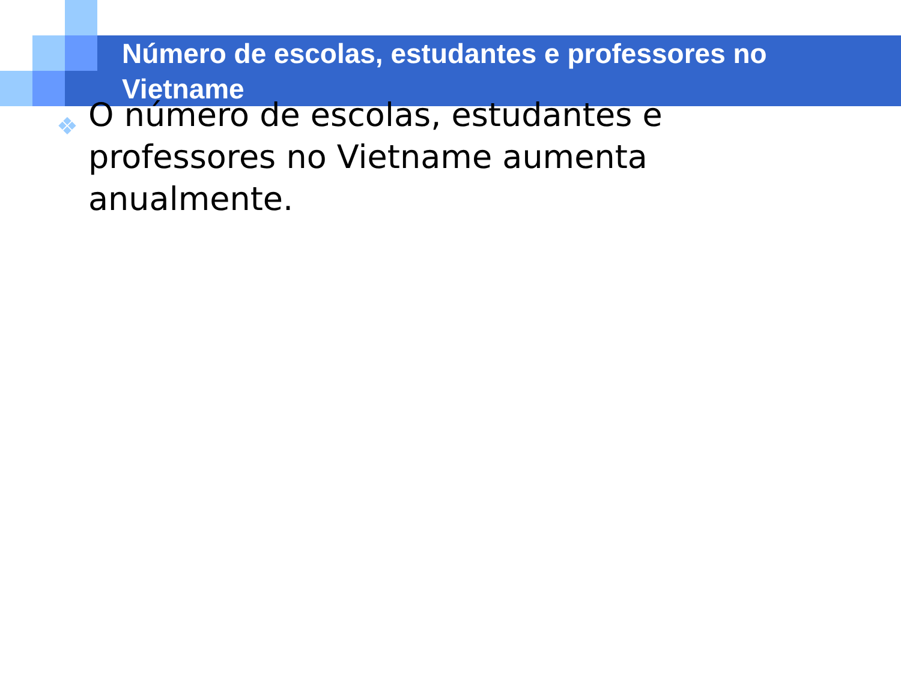Número de escolas, estudantes e professores no Vietname
❖ O número de escolas, estudantes e professores no Vietname aumenta anualmente.